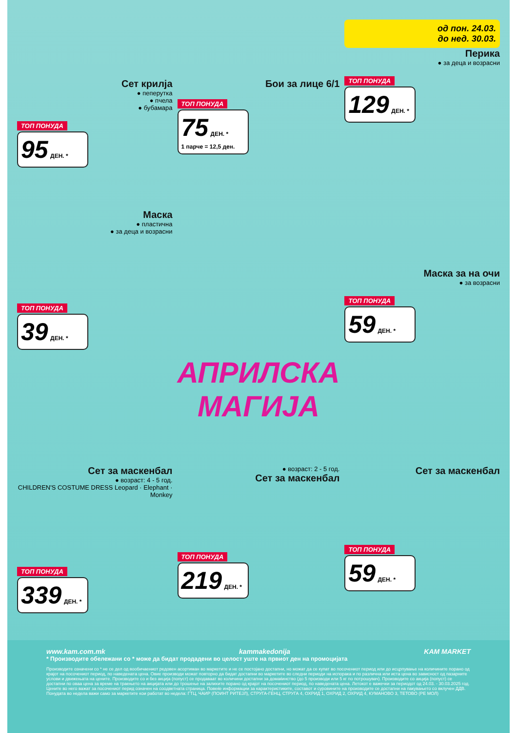Сет крилја
● пеперутка
● пчела
● бубамара
ТОП ПОНУДА
95 ДЕН. *
Бои за лице 6/1
ТОП ПОНУДА
75 ДЕН. *
1 парче = 12,5 ден.
од пон. 24.03.
до нед. 30.03.
Перика
● за деца и возрасни
ТОП ПОНУДА
129 ДЕН. *
Маска
● пластична
● за деца и возрасни
ТОП ПОНУДА
39 ДЕН. *
АПРИЛСКА
МАГИЈА
Маска за на очи
● за возрасни
ТОП ПОНУДА
59 ДЕН. *
Сет за маскенбал
● возраст: 4 - 5 год.
CHILDREN'S COSTUME DRESS Leopard · Elephant · Monkey
ТОП ПОНУДА
339 ДЕН. *
● возраст: 2 - 5 год.
Сет за маскенбал
ТОП ПОНУДА
219 ДЕН. *
Сет за маскенбал
ТОП ПОНУДА
59 ДЕН. *
www.kam.com.mk kammakedonija KAM MARKET
* Производите обележани со * може да бидат продадени во целост уште на првиот ден на промоцијата
Производите означени со * не се дел од вообичаениот редовен асортиман во маркетите и не се постојано достапни, но можат да се купат во посочениот период или до исцрпување на количините порано од крајот на посочениот период, по наведената цена. Овие производи можат повторно да бидат достапни во маркетите во следни периоди на испорака и по различна или иста цена во зависност од пазарните услови и движењата на цените. Производите со и без акција (попуст) се продаваат во количини достапни за домаќинство (до 5 производи или 5 кг по потрошувач). Производите со акција (попуст) се достапни по оваа цена за време на траењето на акцијата или до трошење на залихите порано од крајот на посочениот период, по наведената цена. Летокот е важечки за периодот од 24.03. - 30.03.2025 год. Цените во него важат за посочениот перид означен на соодветната страница. Повеќе информации за карактеристиките, составот и суровините на производите се достапни на пакувањето со вклучен ДДВ. Понудата во недела важи само за маркетите кои работат во недела: ГТЦ, ЧАИР (ПОИНТ РИТЕЈЛ), СТРУГА-ГЕНЦ, СТРУГА 4, ОХРИД 1, ОХРИД 2, ОХРИД 4, КУМАНОВО 3, ТЕТОВО (РЕ МОЛ)